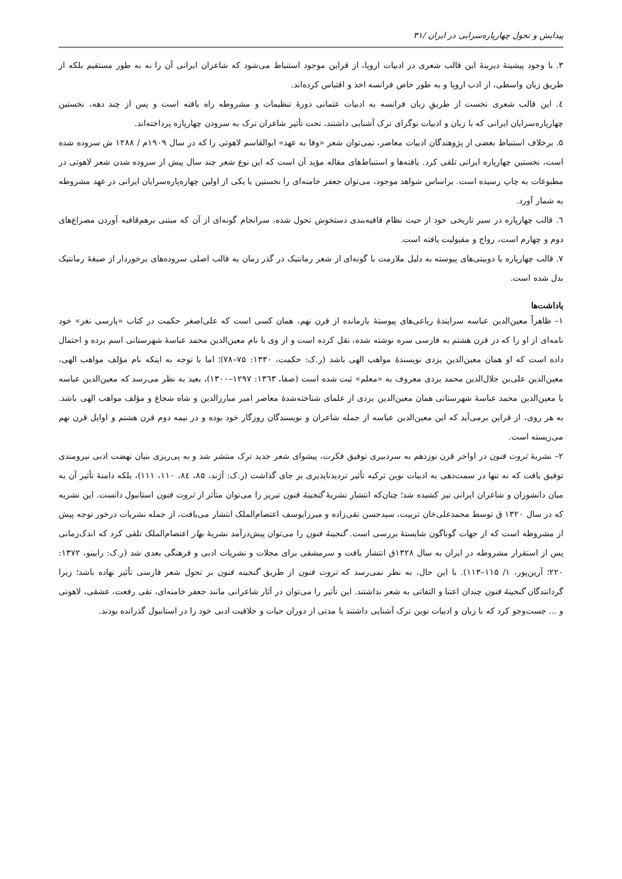پیدایش و تحول چهارپاره‌سرایی در ایران /۳۱
۳. با وجود پیشینهٔ دیرینهٔ این قالب شعری در ادبیات اروپا، از قراین موجود استنباط می‌شود که شاعران ایرانی آن را نه به طور مستقیم بلکه از طریق زبان واسطی، از ادب اروپا و به طور خاص فرانسه اخذ و اقتباس کرده‌اند.
٤. این قالب شعری نخست از طریقِ زبان فرانسه به ادبیات عثمانی دورهٔ تنظیمات و مشروطه راه یافته است و پس از چند دهه، نخستین چهارپاره‌سرایان ایرانی که با زبان و ادبیات نوگرای ترک آشنایی داشتند، تحت تأثیر شاعران ترک به سرودن چهارپاره پرداخته‌اند.
۵. برخلاف استنباط بعضی از پژوهندگان ادبیات معاصر، نمی‌توان شعر «وفا به عهد» ابوالقاسم لاهوتی را که در سال ۱۹۰۹م / ۱۲۸۸ ش سروده شده است، نخستین چهارپاره ایرانی تلقی کرد. یافته‌ها و استنباط‌های مقاله مؤید آن است که این نوع شعر چند سال پیش از سروده شدن شعر لاهوتی در مطبوعات به چاپ رسیده است. براساس شواهد موجود، می‌توان جعفر خامنه‌ای را نخستین یا یکی از اولین چهاره‌پاره‌سرایان ایرانی در عهد مشروطه به شمار آورد.
٦. قالب چهارپاره در سیر تاریخی خود از حیث نظام قافیه‌بندی دستخوش تحول شده، سرانجام گونه‌ای از آن که مبتنی برهم‌قافیه آوردن مصراع‌های دوم و چهارم است، رواج و مقبولیت یافته است.
۷. قالب چهارپاره یا دوبیتی‌های پیوسته به دلیل ملازمت با گونه‌ای از شعر رمانتیک در گذر زمان به قالب اصلی سروده‌های برخوردار از صبغهٔ رمانتیک بدل شده است.
یاداشت‌ها
۱– ظاهراً معین‌الدین عباسه سرایندهٔ رباعی‌های پیوستهٔ بازمانده از قرن نهم، همان کسی است که علی‌اصغر حکمت در کتاب «پارسی نغز» خود نامه‌ای از او را که در قرن هشتم به فارسی سره نوشته شده، نقل کرده است و از وی با نام معین‌الدین محمد عباسهٔ شهرستانی اسم برده و احتمال داده است که او همان معین‌الدین یزدی نویسندهٔ مواهب الهی باشد (ر.ک: حکمت، ۱۳۳۰: ۷۵–۷۸)؛ اما با توجه به اینکه نام مؤلف مواهب الهی، معین‌الدین علی‌بن جلال‌الدین محمد یزدی معروف به «معلم» ثبت شده است (صفا، ۱۳٦۳: ۱۲۹۷–۱۳۰۰)، بعید به نظر می‌رسد که معین‌الدین عباسه یا معین‌الدین محمد عباسهٔ شهرستانی همان معین‌الدین یزدی از علمای شناخته‌شدهٔ معاصر امیر مبارزالدین و شاه شجاع و مؤلف مواهب الهی باشد. به هر روی، از قراین برمی‌آید که این معین‌الدین عباسه از جمله شاعران و نویسندگان روزگار خود بوده و در نیمه دوم قرن هشتم و اوایل قرن نهم می‌زیسته است.
۲– نشریهٔ ثروت فنون در اواخر قرن نوزدهم به سردبیری توفیق فکرت، پیشوای شعر جدید ترک منتشر شد و به پی‌ریزی بنیان نهضت ادبی نیرومندی توفیق یافت که نه تنها در سمت‌دهی به ادبیات نوین ترکیه تأثیر تردیدناپذیری بر جای گذاشت (ر.ک: آژند، ۸۵، ۸٤، ۱۱۰، ۱۱۱)، بلکه دامنهٔ تأثیر آن به میان دانشوران و شاعران ایرانی نیز کشیده شد؛ چنان‌که انتشار نشریهٔ گنجینهٔ فنون تبریز را می‌توان متأثر از ثروت فنون استانبول دانست. این نشریه که در سال ۱۳۲۰ ق توسط محمدعلی‌خان تربیت، سیدحسن تقی‌زاده و میرزایوسف اعتصام‌الملک انتشار می‌یافت، از جمله نشریات درخور توجه پیش از مشروطه است که از جهات گوناگون شایستهٔ بررسی است. گنجینهٔ فنون را می‌توان پیش‌درآمد نشریهٔ بهار اعتصام‌الملک تلقی کرد که اندک‌زمانی پس از استقرار مشروطه در ایران به سال ۱۳۲۸ق انتشار یافت و سرمشقی برای مجلات و نشریات ادبی و فرهنگی بعدی شد (ر.ک: رابینو، ۱۳۷۲: ۲۲۰؛ آرین‌پور، ۱/ ۱۱۵–۱۱۳). با این حال، به نظر نمی‌رسد که ثروت فنون از طریق گنجینه فنون بر تحول شعر فارسی تأثیر نهاده باشد؛ زیرا گردانندگان گنجینهٔ فنون چندان اعتنا و التفاتی به شعر نداشتند. این تأثیر را می‌توان در آثار شاعرانی مانند جعفر خامنه‌ای، تقی رفعت، عشقی، لاهوتی و ... جست‌وجو کرد که با زبان و ادبیات نوین ترک آشنایی داشتند یا مدتی از دوران حیات و خلاقیت ادبی خود را در استانبول گذرانده بودند.